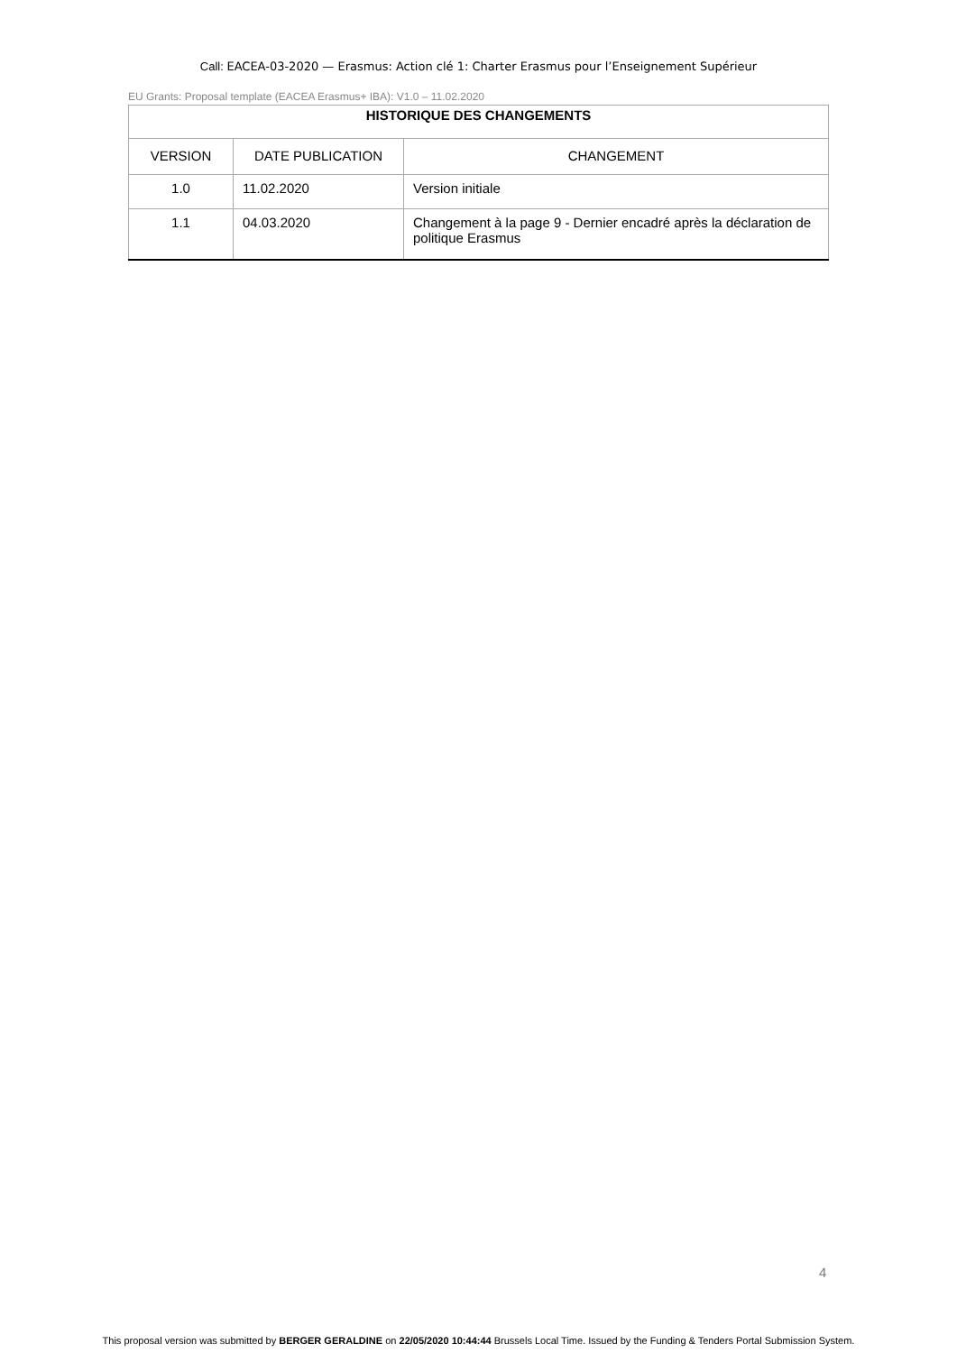Call: EACEA-03-2020 — Erasmus: Action clé 1: Charter Erasmus pour l’Enseignement Supérieur
EU Grants: Proposal template (EACEA Erasmus+ IBA): V1.0 – 11.02.2020
| HISTORIQUE DES CHANGEMENTS | | |
| --- | --- | --- |
| VERSION | DATE PUBLICATION | CHANGEMENT |
| 1.0 | 11.02.2020 | Version initiale |
| 1.1 | 04.03.2020 | Changement à la page 9 - Dernier encadré après la déclaration de politique Erasmus |
4
This proposal version was submitted by BERGER GERALDINE on 22/05/2020 10:44:44 Brussels Local Time. Issued by the Funding & Tenders Portal Submission System.